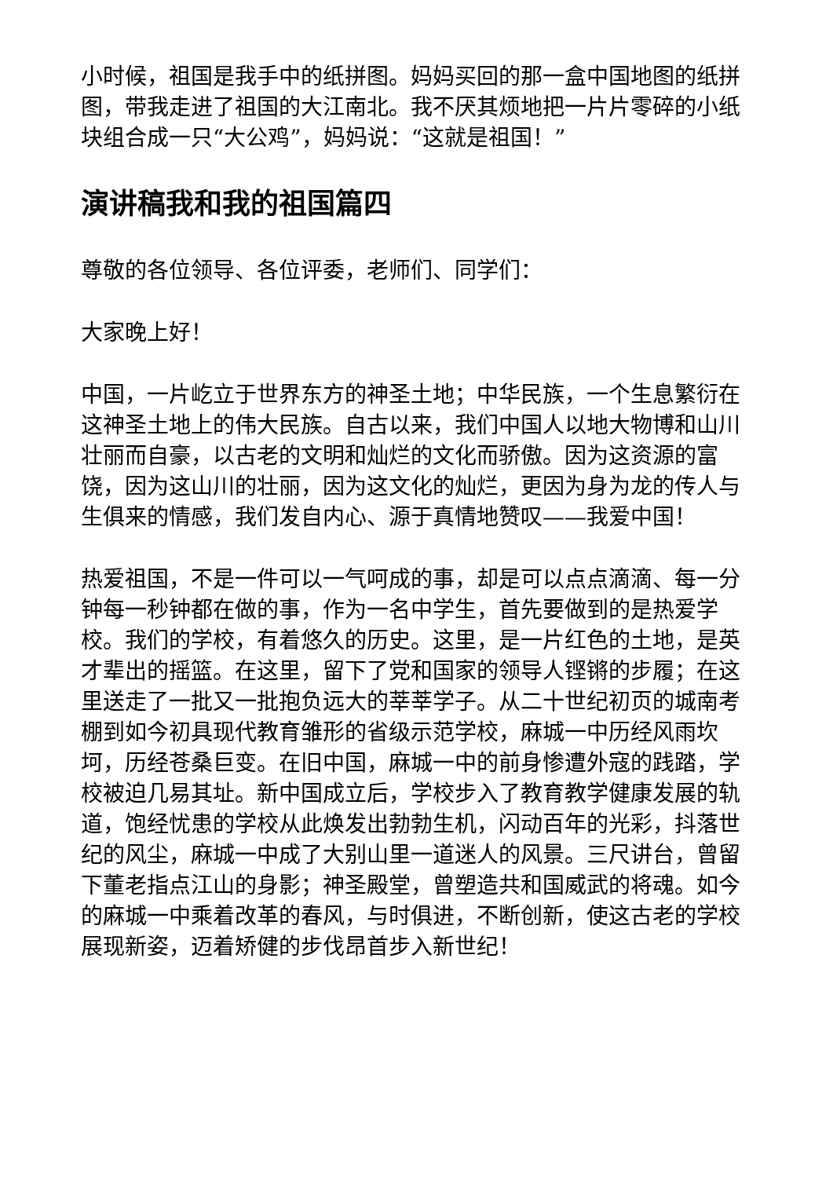小时候，祖国是我手中的纸拼图。妈妈买回的那一盒中国地图的纸拼图，带我走进了祖国的大江南北。我不厌其烦地把一片片零碎的小纸块组合成一只“大公鸡”，妈妈说：“这就是祖国！”
演讲稿我和我的祖国篇四
尊敬的各位领导、各位评委，老师们、同学们：
大家晚上好！
中国，一片屹立于世界东方的神圣土地；中华民族，一个生息繁衍在这神圣土地上的伟大民族。自古以来，我们中国人以地大物博和山川壮丽而自豪，以古老的文明和灿烂的文化而骄傲。因为这资源的富饶，因为这山川的壮丽，因为这文化的灿烂，更因为身为龙的传人与生俱来的情感，我们发自内心、源于真情地赞叹——我爱中国！
热爱祖国，不是一件可以一气呵成的事，却是可以点点滴滴、每一分钟每一秒钟都在做的事，作为一名中学生，首先要做到的是热爱学校。我们的学校，有着悠久的历史。这里，是一片红色的土地，是英才辈出的摇篮。在这里，留下了党和国家的领导人铿锵的步履；在这里送走了一批又一批抱负远大的莘莘学子。从二十世纪初页的城南考棚到如今初具现代教育雏形的省级示范学校，麻城一中历经风雨坎坷，历经苍桑巨变。在旧中国，麻城一中的前身惨遭外寇的践踏，学校被迫几易其址。新中国成立后，学校步入了教育教学健康发展的轨道，饱经忧患的学校从此焕发出勃勃生机，闪动百年的光彩，抖落世纪的风尘，麻城一中成了大别山里一道迷人的风景。三尺讲台，曾留下董老指点江山的身影；神圣殿堂，曾塑造共和国威武的将魂。如今的麻城一中乘着改革的春风，与时俱进，不断创新，使这古老的学校展现新姿，迈着矫健的步伐昂首步入新世纪！